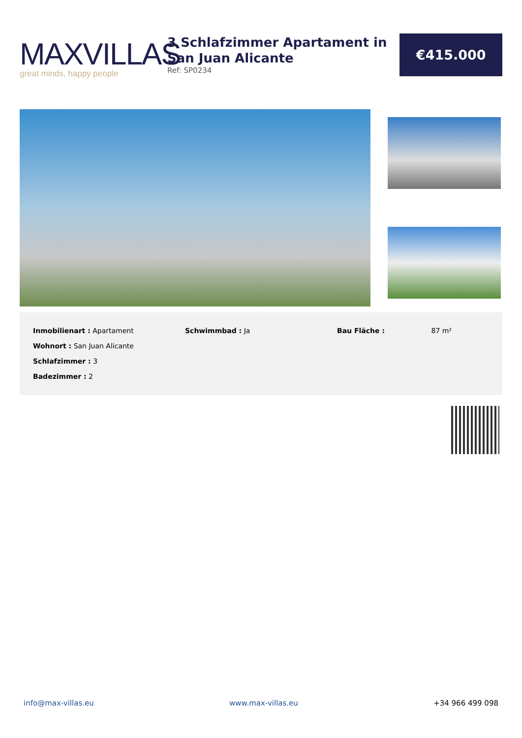MAXVILLAS
great minds, happy people
3 Schlafzimmer Apartament in San Juan Alicante
Ref: SP0234
€415.000
Inmobilienart : Apartament
Wohnort : San Juan Alicante
Schlafzimmer : 3
Badezimmer : 2
Schwimmbad : Ja Bau Fläche : 87 m²
info@max-villas.eu www.max-villas.eu +34 966 499 098